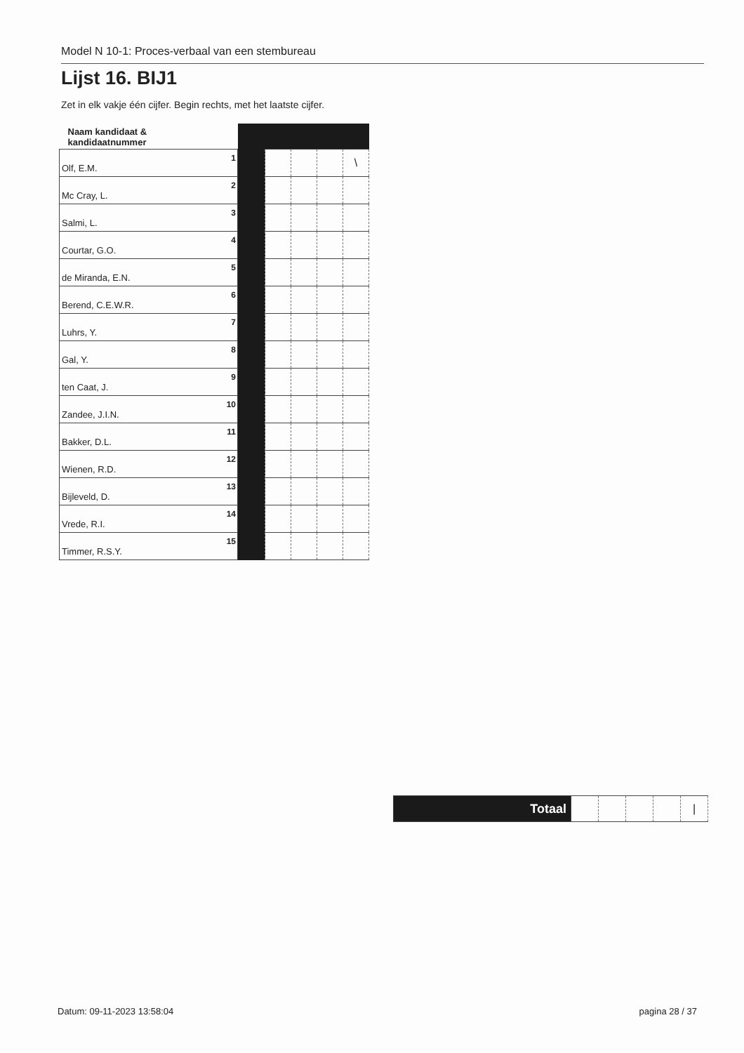Model N 10-1: Proces-verbaal van een stembureau
Lijst 16. BIJ1
Zet in elk vakje één cijfer. Begin rechts, met het laatste cijfer.
| Naam kandidaat & kandidaatnummer | | | | | |
| 1 Olf, E.M. | | | | | \ |
| 2 Mc Cray, L. | | | | | |
| 3 Salmi, L. | | | | | |
| 4 Courtar, G.O. | | | | | |
| 5 de Miranda, E.N. | | | | | |
| 6 Berend, C.E.W.R. | | | | | |
| 7 Luhrs, Y. | | | | | |
| 8 Gal, Y. | | | | | |
| 9 ten Caat, J. | | | | | |
| 10 Zandee, J.I.N. | | | | | |
| 11 Bakker, D.L. | | | | | |
| 12 Wienen, R.D. | | | | | |
| 13 Bijleveld, D. | | | | | |
| 14 Vrede, R.I. | | | | | |
| 15 Timmer, R.S.Y. | | | | | |
| Totaal | | | | | / |
Datum: 09-11-2023 13:58:04 pagina 28 / 37